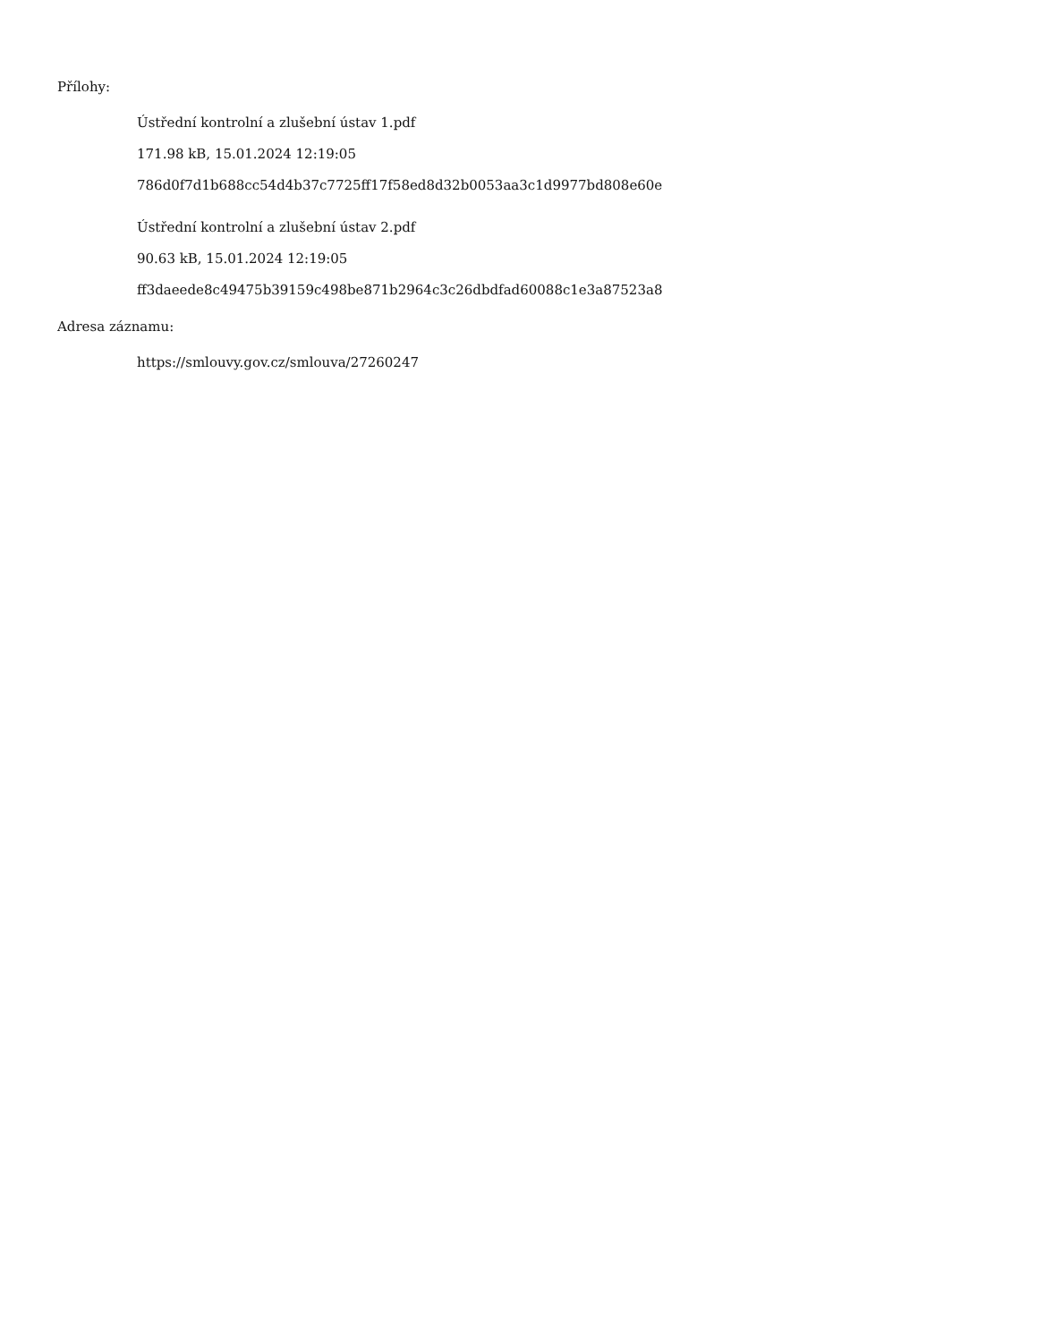Přílohy:
Ústřední kontrolní a zlušební ústav 1.pdf
171.98 kB, 15.01.2024 12:19:05
786d0f7d1b688cc54d4b37c7725ff17f58ed8d32b0053aa3c1d9977bd808e60e
Ústřední kontrolní a zlušební ústav 2.pdf
90.63 kB, 15.01.2024 12:19:05
ff3daeede8c49475b39159c498be871b2964c3c26dbdfad60088c1e3a87523a8
Adresa záznamu:
https://smlouvy.gov.cz/smlouva/27260247